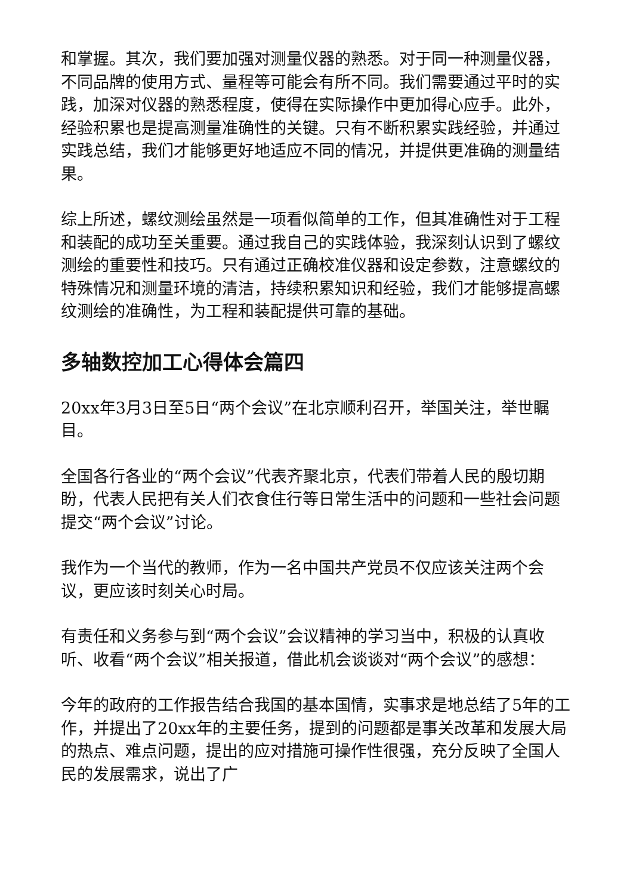和掌握。其次，我们要加强对测量仪器的熟悉。对于同一种测量仪器，不同品牌的使用方式、量程等可能会有所不同。我们需要通过平时的实践，加深对仪器的熟悉程度，使得在实际操作中更加得心应手。此外，经验积累也是提高测量准确性的关键。只有不断积累实践经验，并通过实践总结，我们才能够更好地适应不同的情况，并提供更准确的测量结果。
综上所述，螺纹测绘虽然是一项看似简单的工作，但其准确性对于工程和装配的成功至关重要。通过我自己的实践体验，我深刻认识到了螺纹测绘的重要性和技巧。只有通过正确校准仪器和设定参数，注意螺纹的特殊情况和测量环境的清洁，持续积累知识和经验，我们才能够提高螺纹测绘的准确性，为工程和装配提供可靠的基础。
多轴数控加工心得体会篇四
20xx年3月3日至5日“两个会议”在北京顺利召开，举国关注，举世瞩目。
全国各行各业的“两个会议”代表齐聚北京，代表们带着人民的殷切期盼，代表人民把有关人们衣食住行等日常生活中的问题和一些社会问题提交“两个会议”讨论。
我作为一个当代的教师，作为一名中国共产党员不仅应该关注两个会议，更应该时刻关心时局。
有责任和义务参与到“两个会议”会议精神的学习当中，积极的认真收听、收看“两个会议”相关报道，借此机会谈谈对“两个会议”的感想：
今年的政府的工作报告结合我国的基本国情，实事求是地总结了5年的工作，并提出了20xx年的主要任务，提到的问题都是事关改革和发展大局的热点、难点问题，提出的应对措施可操作性很强，充分反映了全国人民的发展需求，说出了广